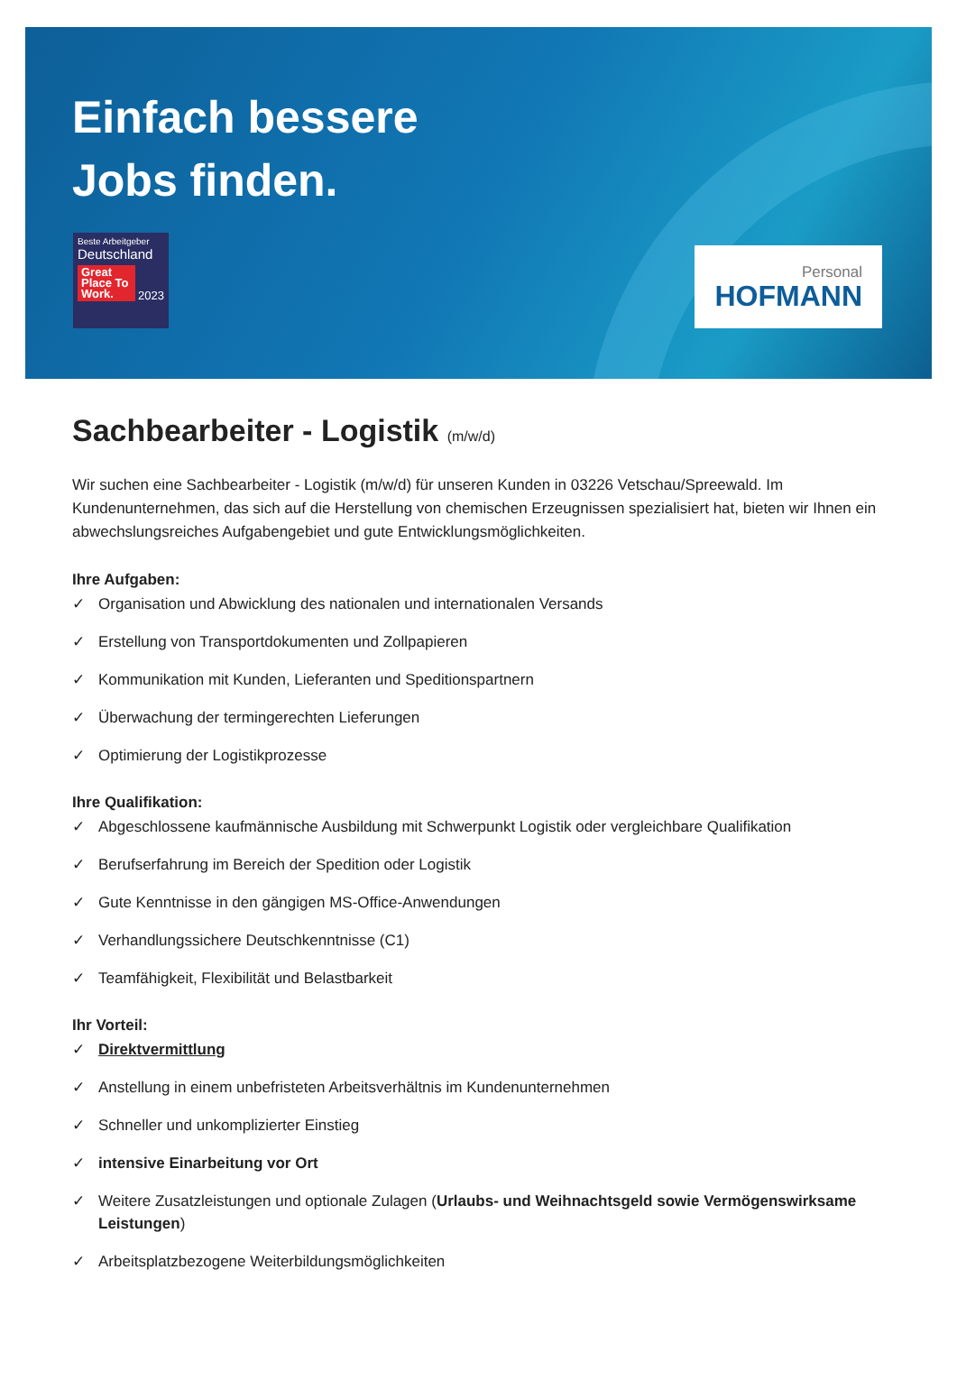Einfach bessere
Jobs finden.
Beste Arbeitgeber
Deutschland
Great Place To Work.
2023
Personal
HOFMANN
Sachbearbeiter - Logistik (m/w/d)
Wir suchen eine Sachbearbeiter - Logistik (m/w/d) für unseren Kunden in 03226 Vetschau/Spreewald. Im Kundenunternehmen, das sich auf die Herstellung von chemischen Erzeugnissen spezialisiert hat, bieten wir Ihnen ein abwechslungsreiches Aufgabengebiet und gute Entwicklungsmöglichkeiten.
Ihre Aufgaben:
✓ Organisation und Abwicklung des nationalen und internationalen Versands
✓ Erstellung von Transportdokumenten und Zollpapieren
✓ Kommunikation mit Kunden, Lieferanten und Speditionspartnern
✓ Überwachung der termingerechten Lieferungen
✓ Optimierung der Logistikprozesse
Ihre Qualifikation:
✓ Abgeschlossene kaufmännische Ausbildung mit Schwerpunkt Logistik oder vergleichbare Qualifikation
✓ Berufserfahrung im Bereich der Spedition oder Logistik
✓ Gute Kenntnisse in den gängigen MS-Office-Anwendungen
✓ Verhandlungssichere Deutschkenntnisse (C1)
✓ Teamfähigkeit, Flexibilität und Belastbarkeit
Ihr Vorteil:
✓ Direktvermittlung
✓ Anstellung in einem unbefristeten Arbeitsverhältnis im Kundenunternehmen
✓ Schneller und unkomplizierter Einstieg
✓ intensive Einarbeitung vor Ort
✓ Weitere Zusatzleistungen und optionale Zulagen (Urlaubs- und Weihnachtsgeld sowie Vermögenswirksame Leistungen)
✓ Arbeitsplatzbezogene Weiterbildungsmöglichkeiten